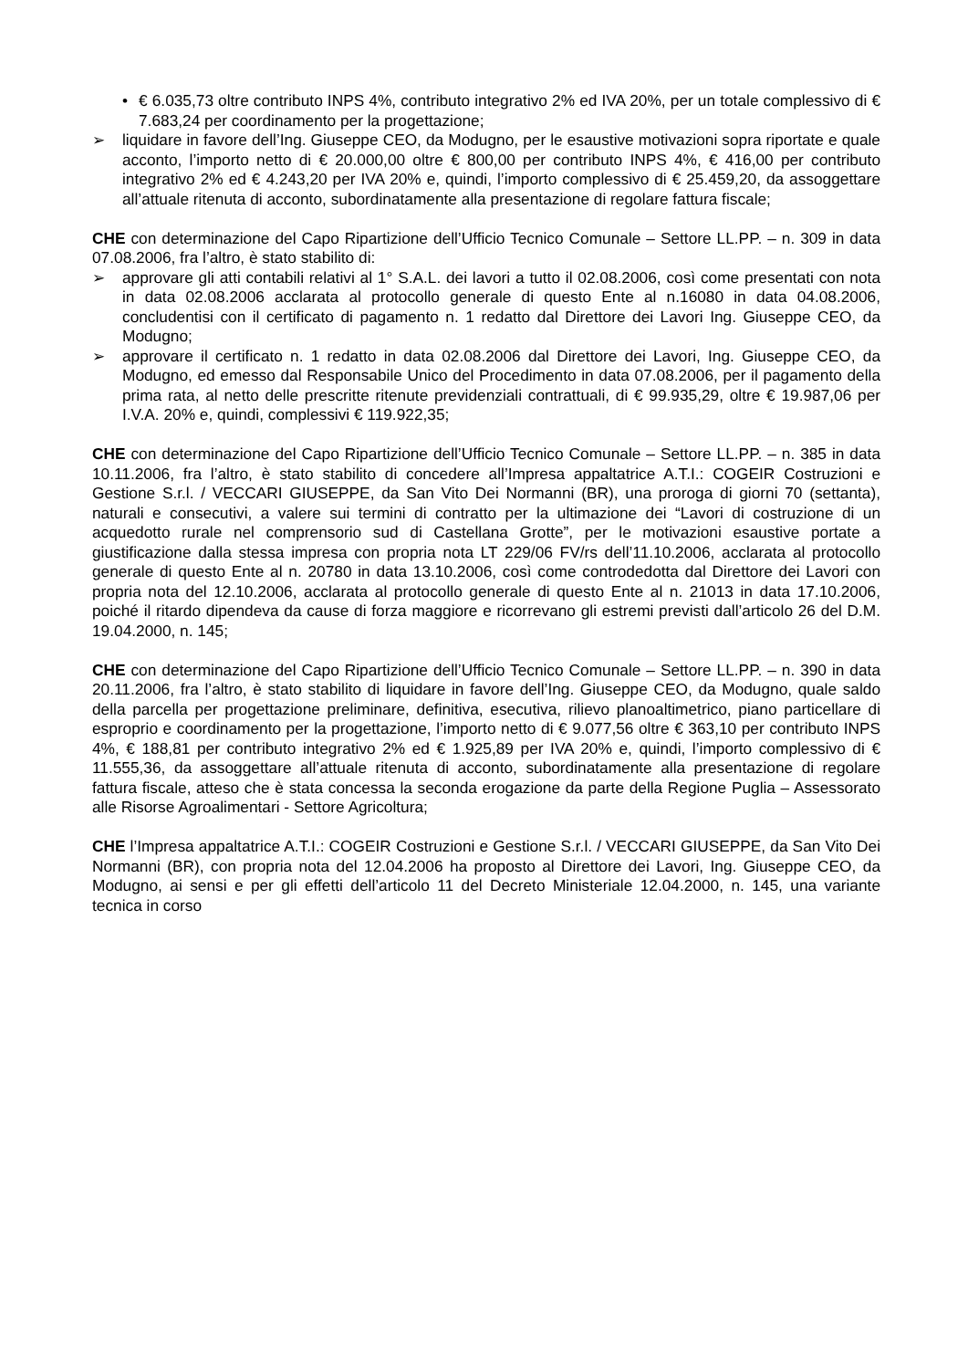• € 6.035,73 oltre contributo INPS 4%, contributo integrativo 2% ed IVA 20%, per un totale complessivo di € 7.683,24 per coordinamento per la progettazione;
➢ liquidare in favore dell’Ing. Giuseppe CEO, da Modugno, per le esaustive motivazioni sopra riportate e quale acconto, l’importo netto di € 20.000,00 oltre € 800,00 per contributo INPS 4%, € 416,00 per contributo integrativo 2% ed € 4.243,20 per IVA 20% e, quindi, l’importo complessivo di € 25.459,20, da assoggettare all’attuale ritenuta di acconto, subordinatamente alla presentazione di regolare fattura fiscale;
CHE con determinazione del Capo Ripartizione dell’Ufficio Tecnico Comunale – Settore LL.PP. – n. 309 in data 07.08.2006, fra l’altro, è stato stabilito di:
➢ approvare gli atti contabili relativi al 1° S.A.L. dei lavori a tutto il 02.08.2006, così come presentati con nota in data 02.08.2006 acclarata al protocollo generale di questo Ente al n.16080 in data 04.08.2006, concludentisi con il certificato di pagamento n. 1 redatto dal Direttore dei Lavori Ing. Giuseppe CEO, da Modugno;
➢ approvare il certificato n. 1 redatto in data 02.08.2006 dal Direttore dei Lavori, Ing. Giuseppe CEO, da Modugno, ed emesso dal Responsabile Unico del Procedimento in data 07.08.2006, per il pagamento della prima rata, al netto delle prescritte ritenute previdenziali contrattuali, di € 99.935,29, oltre € 19.987,06 per I.V.A. 20% e, quindi, complessivi € 119.922,35;
CHE con determinazione del Capo Ripartizione dell’Ufficio Tecnico Comunale – Settore LL.PP. – n. 385 in data 10.11.2006, fra l’altro, è stato stabilito di concedere all’Impresa appaltatrice A.T.I.: COGEIR Costruzioni e Gestione S.r.l. / VECCARI GIUSEPPE, da San Vito Dei Normanni (BR), una proroga di giorni 70 (settanta), naturali e consecutivi, a valere sui termini di contratto per la ultimazione dei “Lavori di costruzione di un acquedotto rurale nel comprensorio sud di Castellana Grotte”, per le motivazioni esaustive portate a giustificazione dalla stessa impresa con propria nota LT 229/06 FV/rs dell’11.10.2006, acclarata al protocollo generale di questo Ente al n. 20780 in data 13.10.2006, così come controdedotta dal Direttore dei Lavori con propria nota del 12.10.2006, acclarata al protocollo generale di questo Ente al n. 21013 in data 17.10.2006, poiché il ritardo dipendeva da cause di forza maggiore e ricorrevano gli estremi previsti dall’articolo 26 del D.M. 19.04.2000, n. 145;
CHE con determinazione del Capo Ripartizione dell’Ufficio Tecnico Comunale – Settore LL.PP. – n. 390 in data 20.11.2006, fra l’altro, è stato stabilito di liquidare in favore dell’Ing. Giuseppe CEO, da Modugno, quale saldo della parcella per progettazione preliminare, definitiva, esecutiva, rilievo planoaltimetrico, piano particellare di esproprio e coordinamento per la progettazione, l’importo netto di € 9.077,56 oltre € 363,10 per contributo INPS 4%, € 188,81 per contributo integrativo 2% ed € 1.925,89 per IVA 20% e, quindi, l’importo complessivo di € 11.555,36, da assoggettare all’attuale ritenuta di acconto, subordinatamente alla presentazione di regolare fattura fiscale, atteso che è stata concessa la seconda erogazione da parte della Regione Puglia – Assessorato alle Risorse Agroalimentari - Settore Agricoltura;
CHE l’Impresa appaltatrice A.T.I.: COGEIR Costruzioni e Gestione S.r.l. / VECCARI GIUSEPPE, da San Vito Dei Normanni (BR), con propria nota del 12.04.2006 ha proposto al Direttore dei Lavori, Ing. Giuseppe CEO, da Modugno, ai sensi e per gli effetti dell’articolo 11 del Decreto Ministeriale 12.04.2000, n. 145, una variante tecnica in corso